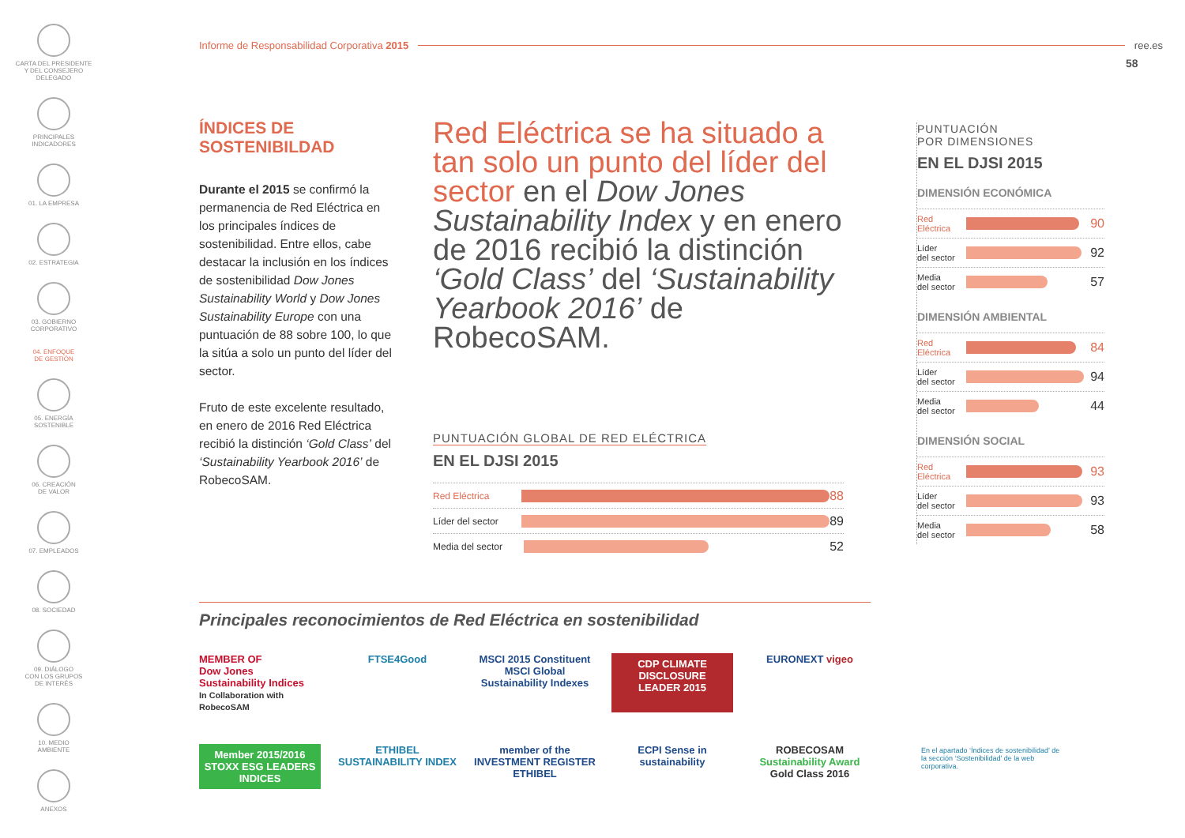CARTA DEL PRESIDENTE
Y DEL CONSEJERO
DELEGADO
PRINCIPALES
INDICADORES
01. LA EMPRESA
02. ESTRATEGIA
03. GOBIERNO
CORPORATIVO
04. ENFOQUE
DE GESTIÓN
05. ENERGÍA
SOSTENIBLE
06. CREACIÓN
DE VALOR
07. EMPLEADOS
08. SOCIEDAD
09. DIÁLOGO
CON LOS GRUPOS
DE INTERÉS
10. MEDIO
AMBIENTE
ANEXOS
Informe de Responsabilidad Corporativa 2015 ree.es
58
ÍNDICES DE
SOSTENIBILDAD
Durante el 2015 se confirmó la permanencia de Red Eléctrica en los principales índices de sostenibilidad. Entre ellos, cabe destacar la inclusión en los índices de sostenibilidad Dow Jones Sustainability World y Dow Jones Sustainability Europe con una puntuación de 88 sobre 100, lo que la sitúa a solo un punto del líder del sector.
Fruto de este excelente resultado, en enero de 2016 Red Eléctrica recibió la distinción ‘Gold Class’ del ‘Sustainability Yearbook 2016’ de RobecoSAM.
Red Eléctrica se ha situado a tan solo un punto del líder del sector en el Dow Jones Sustainability Index y en enero de 2016 recibió la distinción ‘Gold Class’ del ‘Sustainability Yearbook 2016’ de RobecoSAM.
PUNTUACIÓN GLOBAL DE RED ELÉCTRICA
EN EL DJSI 2015
Red Eléctrica
88
Líder del sector
89
Media del sector
52
PUNTUACIÓN
POR DIMENSIONES
EN EL DJSI 2015
DIMENSIÓN ECONÓMICA
Red
Eléctrica
90
Líder
del sector
92
Media
del sector
57
DIMENSIÓN AMBIENTAL
Red
Eléctrica
84
Líder
del sector
94
Media
del sector
44
DIMENSIÓN SOCIAL
Red
Eléctrica
93
Líder
del sector
93
Media
del sector
58
Principales reconocimientos de Red Eléctrica en sostenibilidad
MEMBER OF
Dow Jones Sustainability Indices
In Collaboration with RobecoSAM
FTSE4Good
MSCI 2015 Constituent MSCI Global Sustainability Indexes
CDP CLIMATE DISCLOSURE LEADER 2015
EURONEXT vigeo
Member 2015/2016 STOXX ESG LEADERS INDICES
ETHIBEL SUSTAINABILITY INDEX
member of the INVESTMENT REGISTER ETHIBEL
ECPI Sense in sustainability
ROBECOSAM Sustainability Award Gold Class 2016
En el apartado ‘Índices de sostenibilidad’ de la sección ‘Sostenibilidad’ de la web corporativa.